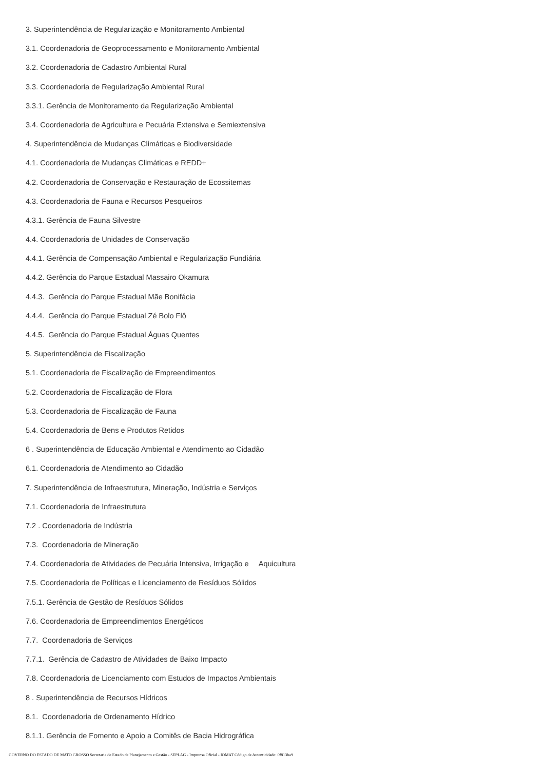3. Superintendência de Regularização e Monitoramento Ambiental
3.1. Coordenadoria de Geoprocessamento e Monitoramento Ambiental
3.2. Coordenadoria de Cadastro Ambiental Rural
3.3. Coordenadoria de Regularização Ambiental Rural
3.3.1. Gerência de Monitoramento da Regularização Ambiental
3.4. Coordenadoria de Agricultura e Pecuária Extensiva e Semiextensiva
4. Superintendência de Mudanças Climáticas e Biodiversidade
4.1. Coordenadoria de Mudanças Climáticas e REDD+
4.2. Coordenadoria de Conservação e Restauração de Ecossitemas
4.3. Coordenadoria de Fauna e Recursos Pesqueiros
4.3.1. Gerência de Fauna Silvestre
4.4. Coordenadoria de Unidades de Conservação
4.4.1. Gerência de Compensação Ambiental e Regularização Fundiária
4.4.2. Gerência do Parque Estadual Massairo Okamura
4.4.3. Gerência do Parque Estadual Mãe Bonifácia
4.4.4. Gerência do Parque Estadual Zé Bolo Flô
4.4.5. Gerência do Parque Estadual Águas Quentes
5. Superintendência de Fiscalização
5.1. Coordenadoria de Fiscalização de Empreendimentos
5.2. Coordenadoria de Fiscalização de Flora
5.3. Coordenadoria de Fiscalização de Fauna
5.4. Coordenadoria de Bens e Produtos Retidos
6 . Superintendência de Educação Ambiental e Atendimento ao Cidadão
6.1. Coordenadoria de Atendimento ao Cidadão
7. Superintendência de Infraestrutura, Mineração, Indústria e Serviços
7.1. Coordenadoria de Infraestrutura
7.2 . Coordenadoria de Indústria
7.3. Coordenadoria de Mineração
7.4. Coordenadoria de Atividades de Pecuária Intensiva, Irrigação e Aquicultura
7.5. Coordenadoria de Políticas e Licenciamento de Resíduos Sólidos
7.5.1. Gerência de Gestão de Resíduos Sólidos
7.6. Coordenadoria de Empreendimentos Energéticos
7.7. Coordenadoria de Serviços
7.7.1. Gerência de Cadastro de Atividades de Baixo Impacto
7.8. Coordenadoria de Licenciamento com Estudos de Impactos Ambientais
8 . Superintendência de Recursos Hídricos
8.1. Coordenadoria de Ordenamento Hídrico
8.1.1. Gerência de Fomento e Apoio a Comitês de Bacia Hidrográfica
GOVERNO DO ESTADO DE MATO GROSSO Secretaria de Estado de Planejamento e Gestão - SEPLAG - Imprensa Oficial - IOMAT Código de Autenticidade: 0f813ba9